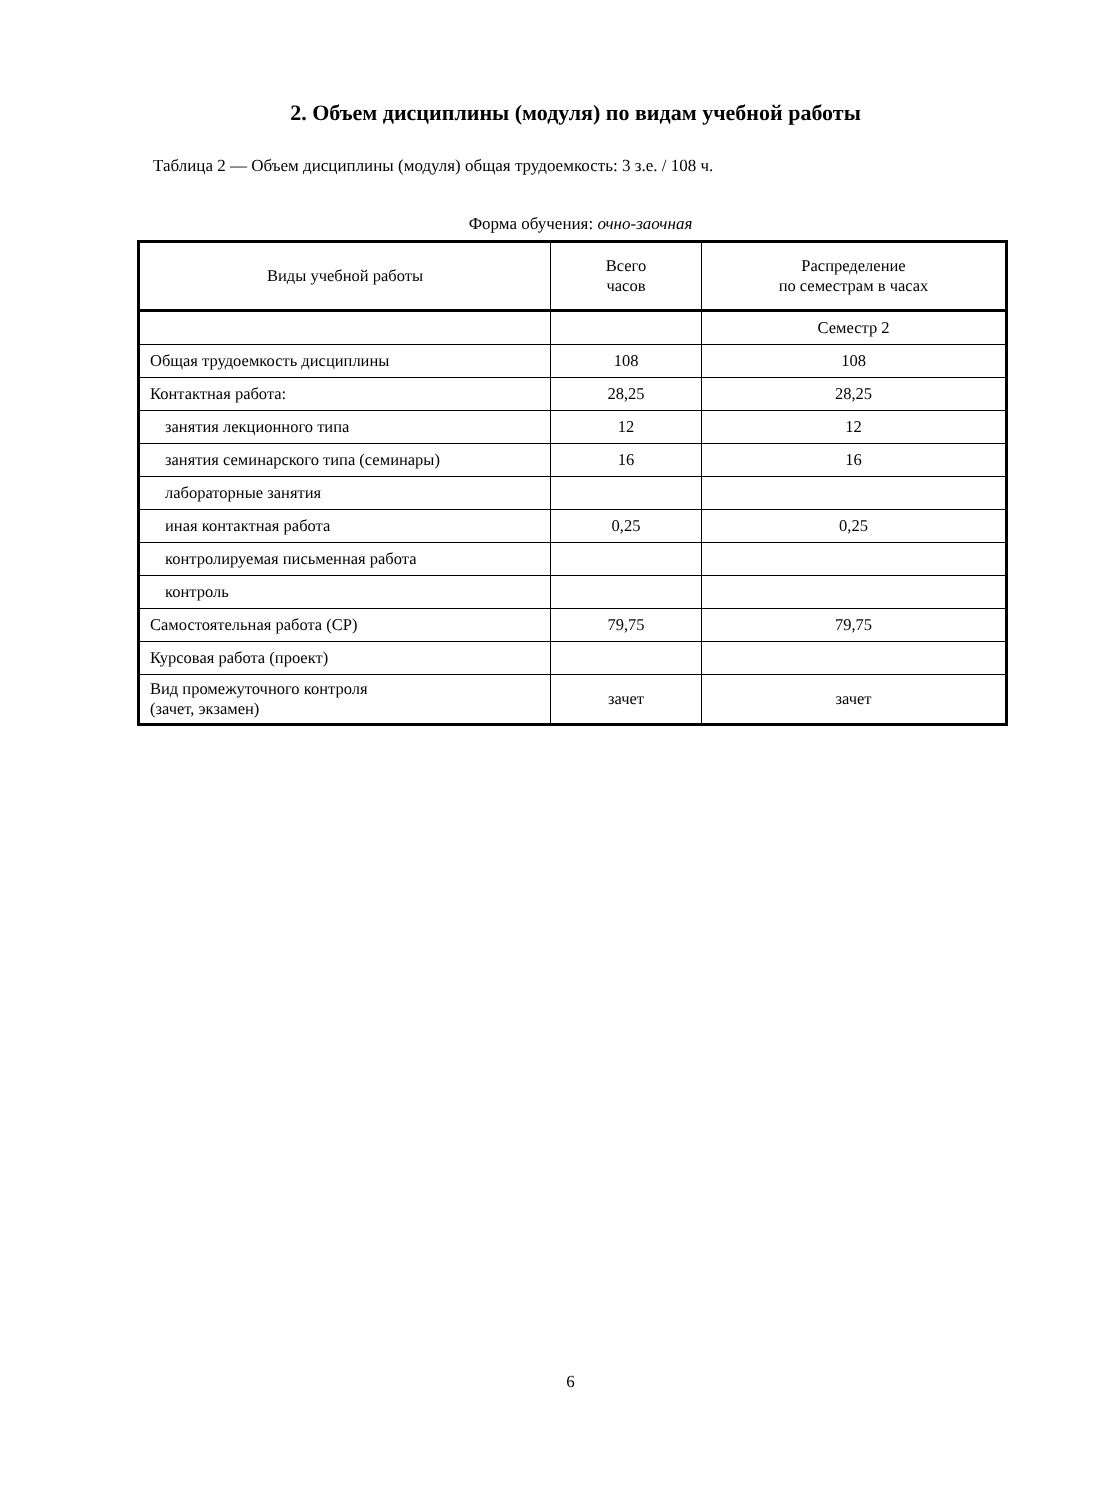2. Объем дисциплины (модуля) по видам учебной работы
Таблица 2 — Объем дисциплины (модуля) общая трудоемкость: 3 з.е. / 108 ч.
Форма обучения: очно-заочная
| Виды учебной работы | Всего часов | Распределение по семестрам в часах |
| --- | --- | --- |
| | | Семестр 2 |
| Общая трудоемкость дисциплины | 108 | 108 |
| Контактная работа: | 28,25 | 28,25 |
| занятия лекционного типа | 12 | 12 |
| занятия семинарского типа (семинары) | 16 | 16 |
| лабораторные занятия | | |
| иная контактная работа | 0,25 | 0,25 |
| контролируемая письменная работа | | |
| контроль | | |
| Самостоятельная работа (СР) | 79,75 | 79,75 |
| Курсовая работа (проект) | | |
| Вид промежуточного контроля (зачет, экзамен) | зачет | зачет |
6